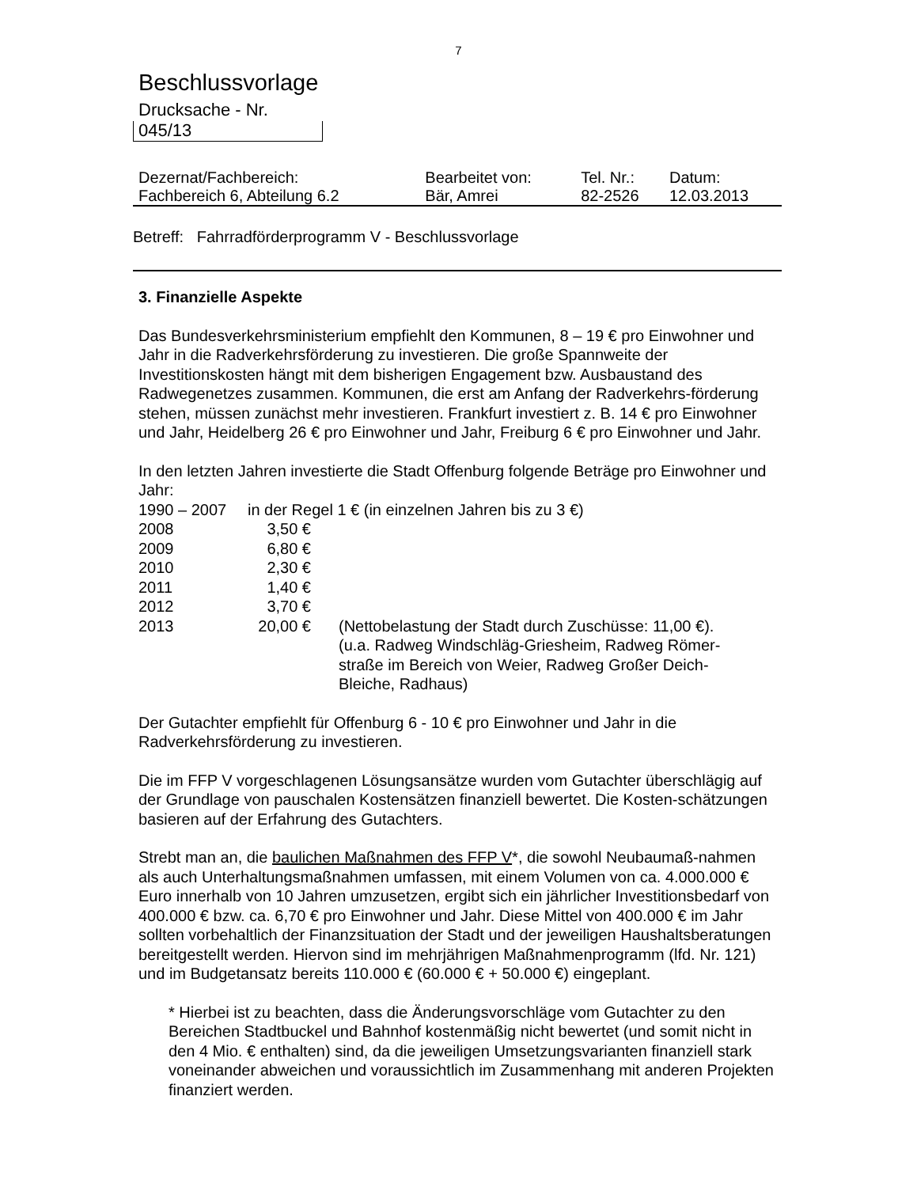7
Beschlussvorlage
Drucksache - Nr.
045/13
| Dezernat/Fachbereich: | Bearbeitet von: | Tel. Nr.: | Datum: |
| Fachbereich 6, Abteilung 6.2 | Bär, Amrei | 82-2526 | 12.03.2013 |
Betreff: Fahrradförderprogramm V - Beschlussvorlage
3. Finanzielle Aspekte
Das Bundesverkehrsministerium empfiehlt den Kommunen, 8 – 19 € pro Einwohner und Jahr in die Radverkehrsförderung zu investieren. Die große Spannweite der Investitionskosten hängt mit dem bisherigen Engagement bzw. Ausbaustand des Radwegenetzes zusammen. Kommunen, die erst am Anfang der Radverkehrs-förderung stehen, müssen zunächst mehr investieren. Frankfurt investiert z. B. 14 € pro Einwohner und Jahr, Heidelberg 26 € pro Einwohner und Jahr, Freiburg 6 € pro Einwohner und Jahr.
In den letzten Jahren investierte die Stadt Offenburg folgende Beträge pro Einwohner und Jahr:
| 1990 – 2007 | in der Regel 1 € (in einzelnen Jahren bis zu 3 €) | |
| 2008 | 3,50 € | |
| 2009 | 6,80 € | |
| 2010 | 2,30 € | |
| 2011 | 1,40 € | |
| 2012 | 3,70 € | |
| 2013 | 20,00 € | (Nettobelastung der Stadt durch Zuschüsse: 11,00 €). (u.a. Radweg Windschläg-Griesheim, Radweg Römer-straße im Bereich von Weier, Radweg Großer Deich-Bleiche, Radhaus) |
Der Gutachter empfiehlt für Offenburg 6 - 10 € pro Einwohner und Jahr in die Radverkehrsförderung zu investieren.
Die im FFP V vorgeschlagenen Lösungsansätze wurden vom Gutachter überschlägig auf der Grundlage von pauschalen Kostensätzen finanziell bewertet. Die Kosten-schätzungen basieren auf der Erfahrung des Gutachters.
Strebt man an, die baulichen Maßnahmen des FFP V*, die sowohl Neubaumaß-nahmen als auch Unterhaltungsmaßnahmen umfassen, mit einem Volumen von ca. 4.000.000 € Euro innerhalb von 10 Jahren umzusetzen, ergibt sich ein jährlicher Investitionsbedarf von 400.000 € bzw. ca. 6,70 € pro Einwohner und Jahr. Diese Mittel von 400.000 € im Jahr sollten vorbehaltlich der Finanzsituation der Stadt und der jeweiligen Haushaltsberatungen bereitgestellt werden. Hiervon sind im mehrjährigen Maßnahmenprogramm (lfd. Nr. 121) und im Budgetansatz bereits 110.000 € (60.000 € + 50.000 €) eingeplant.
* Hierbei ist zu beachten, dass die Änderungsvorschläge vom Gutachter zu den Bereichen Stadtbuckel und Bahnhof kostenmäßig nicht bewertet (und somit nicht in den 4 Mio. € enthalten) sind, da die jeweiligen Umsetzungsvarianten finanziell stark voneinander abweichen und voraussichtlich im Zusammenhang mit anderen Projekten finanziert werden.